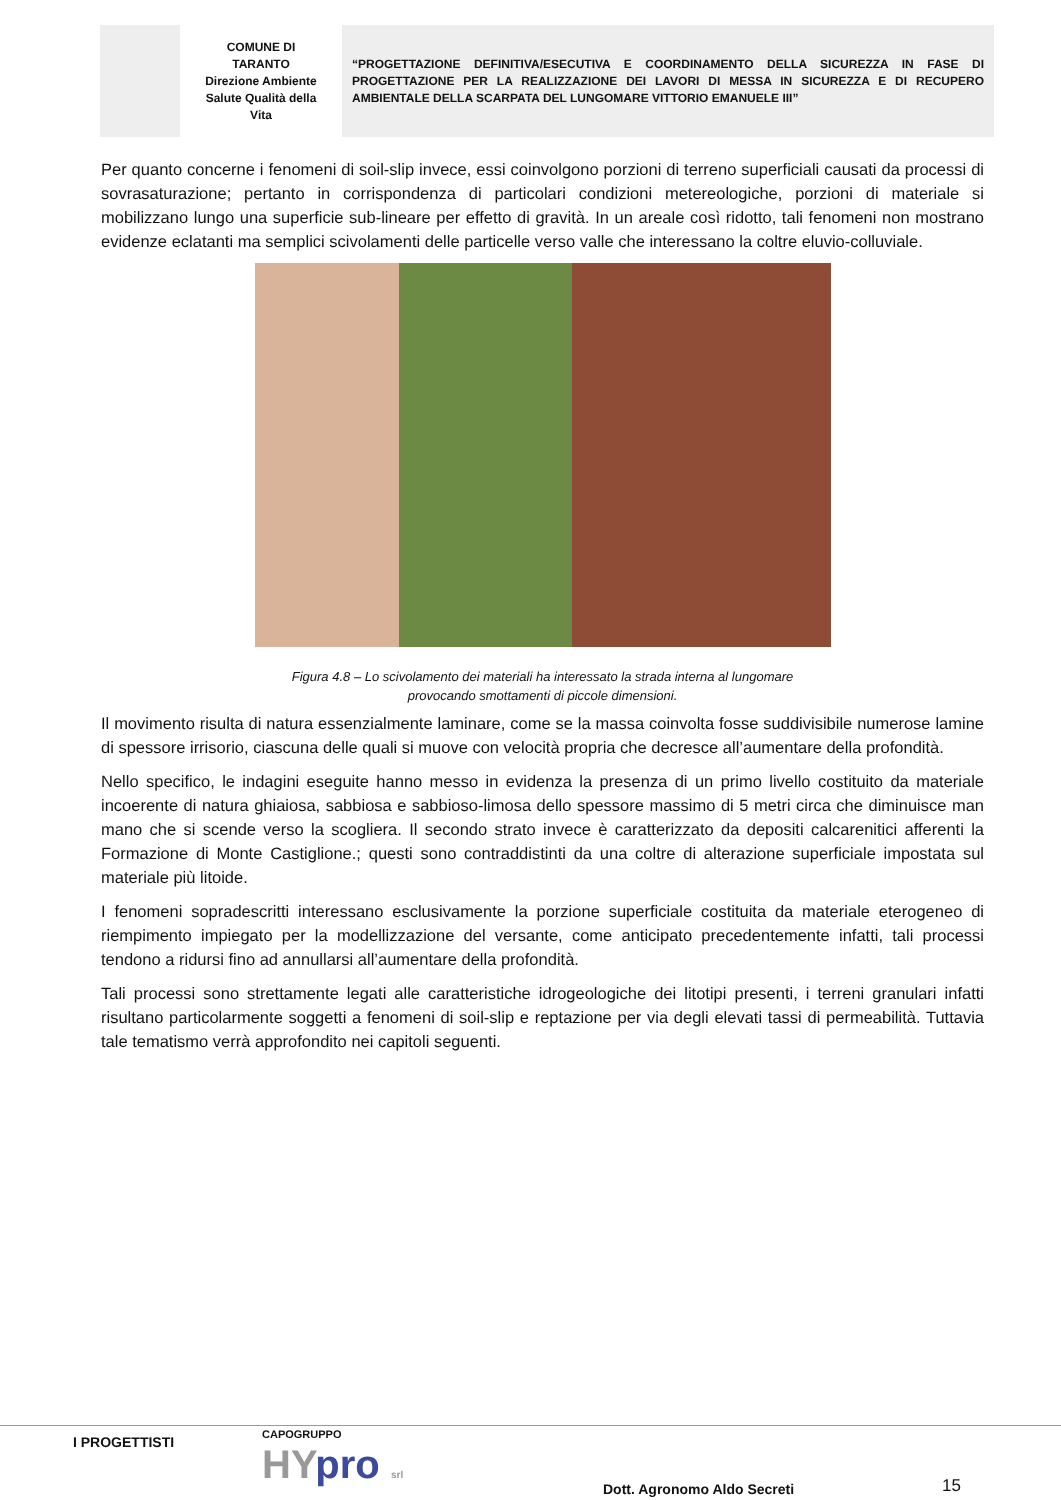| | COMUNE DI TARANTO Direzione Ambiente Salute Qualità della Vita | “PROGETTAZIONE DEFINITIVA/ESECUTIVA E COORDINAMENTO DELLA SICUREZZA IN FASE DI PROGETTAZIONE PER LA REALIZZAZIONE DEI LAVORI DI MESSA IN SICUREZZA E DI RECUPERO AMBIENTALE DELLA SCARPATA DEL LUNGOMARE VITTORIO EMANUELE III” |
Per quanto concerne i fenomeni di soil-slip invece, essi coinvolgono porzioni di terreno superficiali causati da processi di sovrasaturazione; pertanto in corrispondenza di particolari condizioni metereologiche, porzioni di materiale si mobilizzano lungo una superficie sub-lineare per effetto di gravità. In un areale così ridotto, tali fenomeni non mostrano evidenze eclatanti ma semplici scivolamenti delle particelle verso valle che interessano la coltre eluvio-colluviale.
Figura 4.8 – Lo scivolamento dei materiali ha interessato la strada interna al lungomare
provocando smottamenti di piccole dimensioni.
Il movimento risulta di natura essenzialmente laminare, come se la massa coinvolta fosse suddivisibile numerose lamine di spessore irrisorio, ciascuna delle quali si muove con velocità propria che decresce all’aumentare della profondità.
Nello specifico, le indagini eseguite hanno messo in evidenza la presenza di un primo livello costituito da materiale incoerente di natura ghiaiosa, sabbiosa e sabbioso-limosa dello spessore massimo di 5 metri circa che diminuisce man mano che si scende verso la scogliera. Il secondo strato invece è caratterizzato da depositi calcarenitici afferenti la Formazione di Monte Castiglione.; questi sono contraddistinti da una coltre di alterazione superficiale impostata sul materiale più litoide.
I fenomeni sopradescritti interessano esclusivamente la porzione superficiale costituita da materiale eterogeneo di riempimento impiegato per la modellizzazione del versante, come anticipato precedentemente infatti, tali processi tendono a ridursi fino ad annullarsi all’aumentare della profondità.
Tali processi sono strettamente legati alle caratteristiche idrogeologiche dei litotipi presenti, i terreni granulari infatti risultano particolarmente soggetti a fenomeni di soil-slip e reptazione per via degli elevati tassi di permeabilità. Tuttavia tale tematismo verrà approfondito nei capitoli seguenti.
I PROGETTISTI CAPOGRUPPO
HYpro srl Dott. Agronomo Aldo Secreti 15